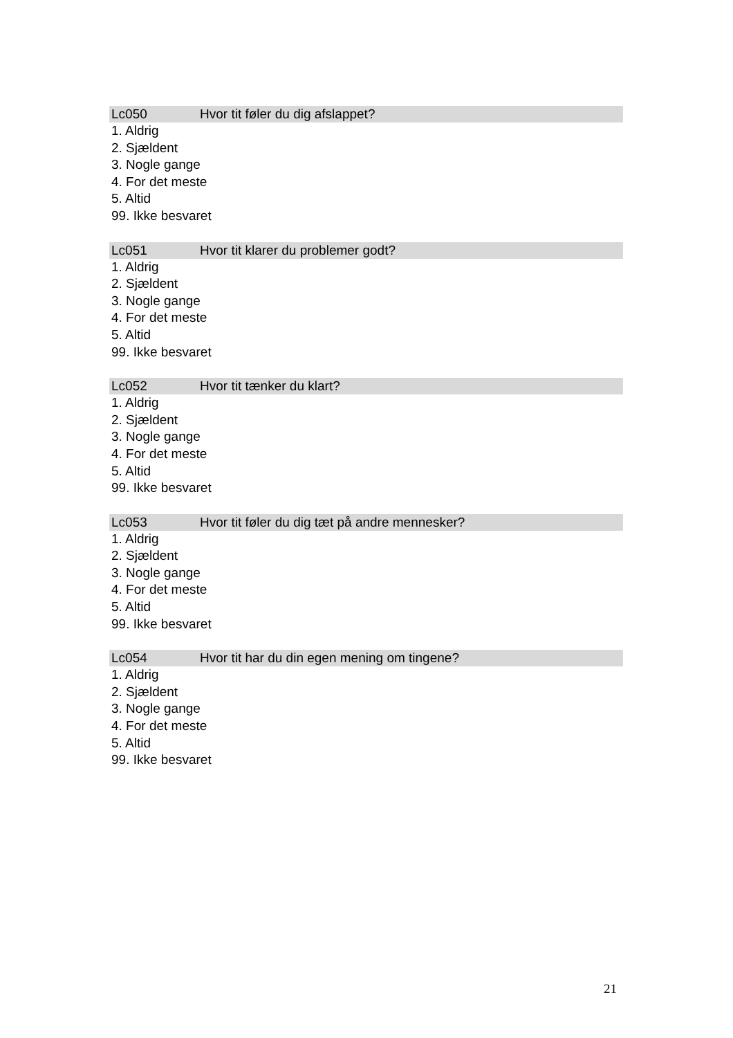Lc050 Hvor tit føler du dig afslappet?
1. Aldrig
2. Sjældent
3. Nogle gange
4. For det meste
5. Altid
99. Ikke besvaret
Lc051 Hvor tit klarer du problemer godt?
1. Aldrig
2. Sjældent
3. Nogle gange
4. For det meste
5. Altid
99. Ikke besvaret
Lc052 Hvor tit tænker du klart?
1. Aldrig
2. Sjældent
3. Nogle gange
4. For det meste
5. Altid
99. Ikke besvaret
Lc053 Hvor tit føler du dig tæt på andre mennesker?
1. Aldrig
2. Sjældent
3. Nogle gange
4. For det meste
5. Altid
99. Ikke besvaret
Lc054 Hvor tit har du din egen mening om tingene?
1. Aldrig
2. Sjældent
3. Nogle gange
4. For det meste
5. Altid
99. Ikke besvaret
21